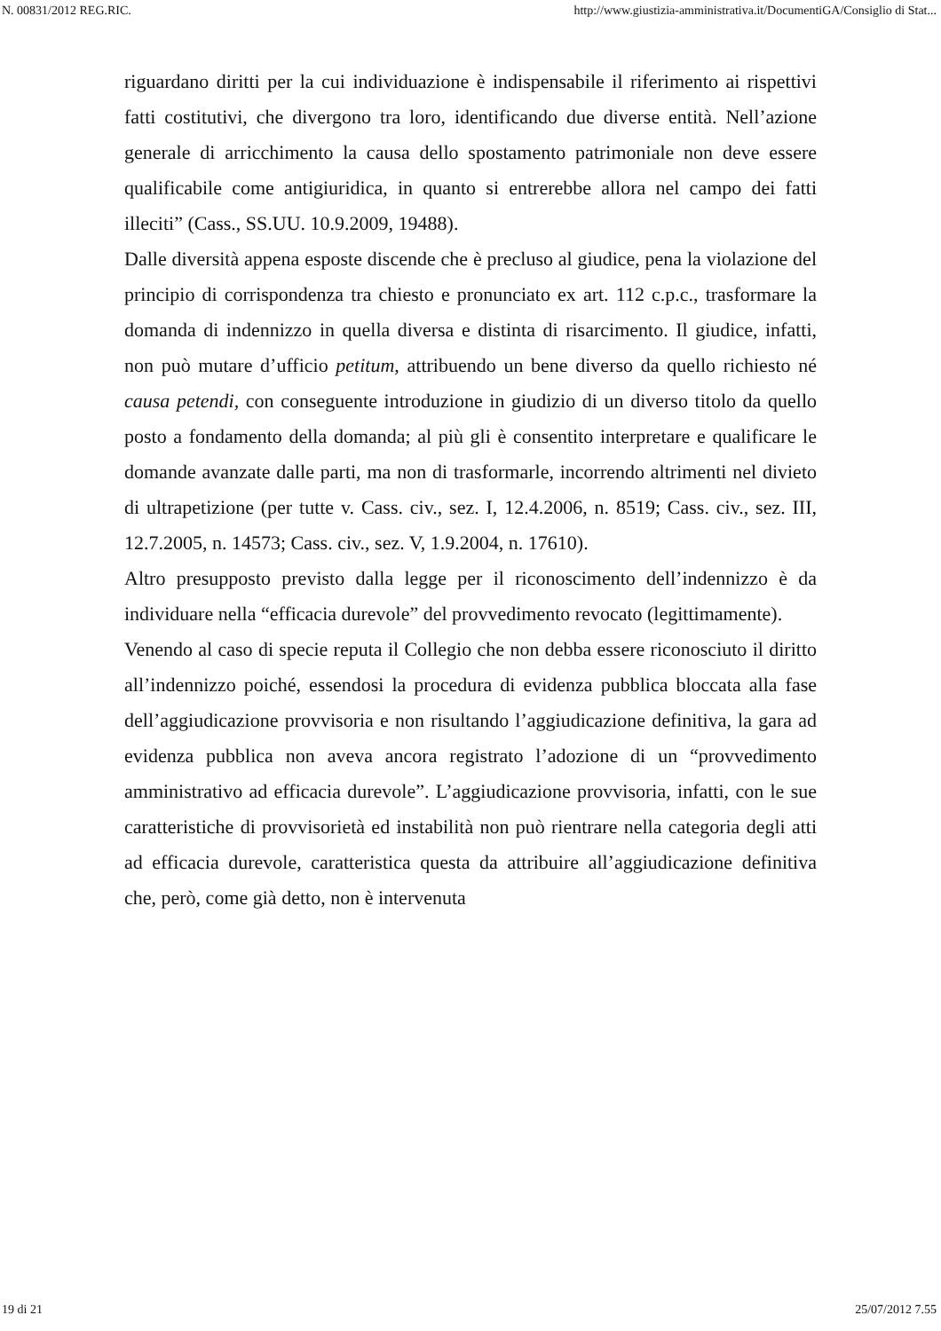N. 00831/2012 REG.RIC. http://www.giustizia-amministrativa.it/DocumentiGA/Consiglio di Stat...
riguardano diritti per la cui individuazione è indispensabile il riferimento ai rispettivi fatti costitutivi, che divergono tra loro, identificando due diverse entità. Nell’azione generale di arricchimento la causa dello spostamento patrimoniale non deve essere qualificabile come antigiuridica, in quanto si entrerebbe allora nel campo dei fatti illeciti” (Cass., SS.UU. 10.9.2009, 19488).
Dalle diversità appena esposte discende che è precluso al giudice, pena la violazione del principio di corrispondenza tra chiesto e pronunciato ex art. 112 c.p.c., trasformare la domanda di indennizzo in quella diversa e distinta di risarcimento. Il giudice, infatti, non può mutare d’ufficio petitum, attribuendo un bene diverso da quello richiesto né causa petendi, con conseguente introduzione in giudizio di un diverso titolo da quello posto a fondamento della domanda; al più gli è consentito interpretare e qualificare le domande avanzate dalle parti, ma non di trasformarle, incorrendo altrimenti nel divieto di ultrapetizione (per tutte v. Cass. civ., sez. I, 12.4.2006, n. 8519; Cass. civ., sez. III, 12.7.2005, n. 14573; Cass. civ., sez. V, 1.9.2004, n. 17610).
Altro presupposto previsto dalla legge per il riconoscimento dell’indennizzo è da individuare nella “efficacia durevole” del provvedimento revocato (legittimamente).
Venendo al caso di specie reputa il Collegio che non debba essere riconosciuto il diritto all’indennizzo poiché, essendosi la procedura di evidenza pubblica bloccata alla fase dell’aggiudicazione provvisoria e non risultando l’aggiudicazione definitiva, la gara ad evidenza pubblica non aveva ancora registrato l’adozione di un “provvedimento amministrativo ad efficacia durevole”. L’aggiudicazione provvisoria, infatti, con le sue caratteristiche di provvisorietà ed instabilità non può rientrare nella categoria degli atti ad efficacia durevole, caratteristica questa da attribuire all’aggiudicazione definitiva che, però, come già detto, non è intervenuta
19 di 21 25/07/2012 7.55